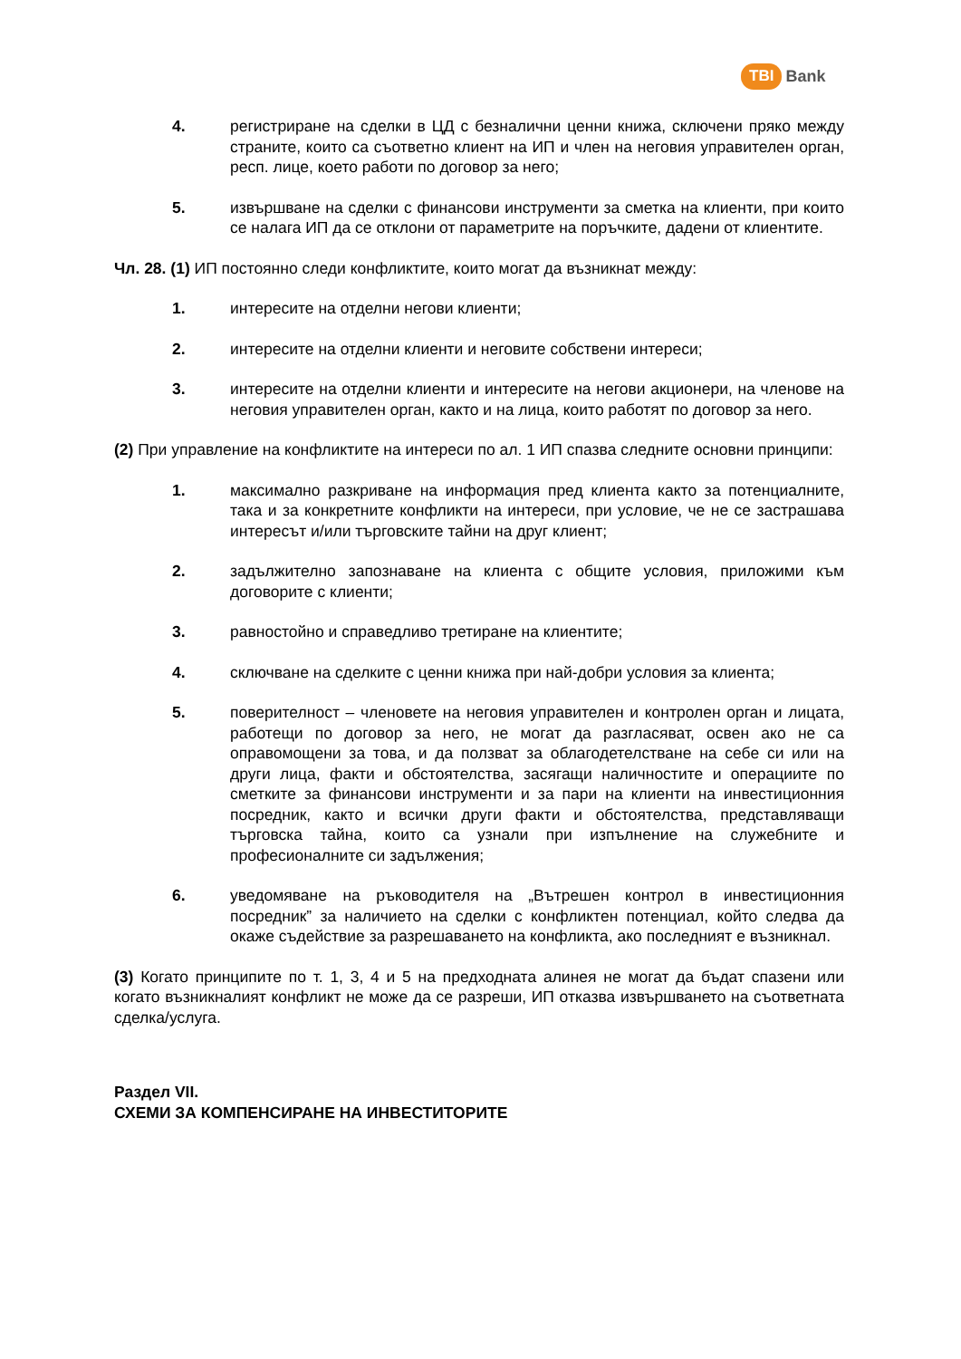TBI Bank
4. регистриране на сделки в ЦД с безналични ценни книжа, сключени пряко между страните, които са съответно клиент на ИП и член на неговия управителен орган, респ. лице, което работи по договор за него;
5. извършване на сделки с финансови инструменти за сметка на клиенти, при които се налага ИП да се отклони от параметрите на поръчките, дадени от клиентите.
Чл. 28. (1) ИП постоянно следи конфликтите, които могат да възникнат между:
1. интересите на отделни негови клиенти;
2. интересите на отделни клиенти и неговите собствени интереси;
3. интересите на отделни клиенти и интересите на негови акционери, на членове на неговия управителен орган, както и на лица, които работят по договор за него.
(2) При управление на конфликтите на интереси по ал. 1 ИП спазва следните основни принципи:
1. максимално разкриване на информация пред клиента както за потенциалните, така и за конкретните конфликти на интереси, при условие, че не се застрашава интересът и/или търговските тайни на друг клиент;
2. задължително запознаване на клиента с общите условия, приложими към договорите с клиенти;
3. равностойно и справедливо третиране на клиентите;
4. сключване на сделките с ценни книжа при най-добри условия за клиента;
5. поверителност – членовете на неговия управителен и контролен орган и лицата, работещи по договор за него, не могат да разгласяват, освен ако не са оправомощени за това, и да ползват за облагодетелстване на себе си или на други лица, факти и обстоятелства, засягащи наличностите и операциите по сметките за финансови инструменти и за пари на клиенти на инвестиционния посредник, както и всички други факти и обстоятелства, представляващи търговска тайна, които са узнали при изпълнение на служебните и професионалните си задължения;
6. уведомяване на ръководителя на „Вътрешен контрол в инвестиционния посредник” за наличието на сделки с конфликтен потенциал, който следва да окаже съдействие за разрешаването на конфликта, ако последният е възникнал.
(3) Когато принципите по т. 1, 3, 4 и 5 на предходната алинея не могат да бъдат спазени или когато възникналият конфликт не може да се разреши, ИП отказва извършването на съответната сделка/услуга.
Раздел VII.
СХЕМИ ЗА КОМПЕНСИРАНЕ НА ИНВЕСТИТОРИТЕ